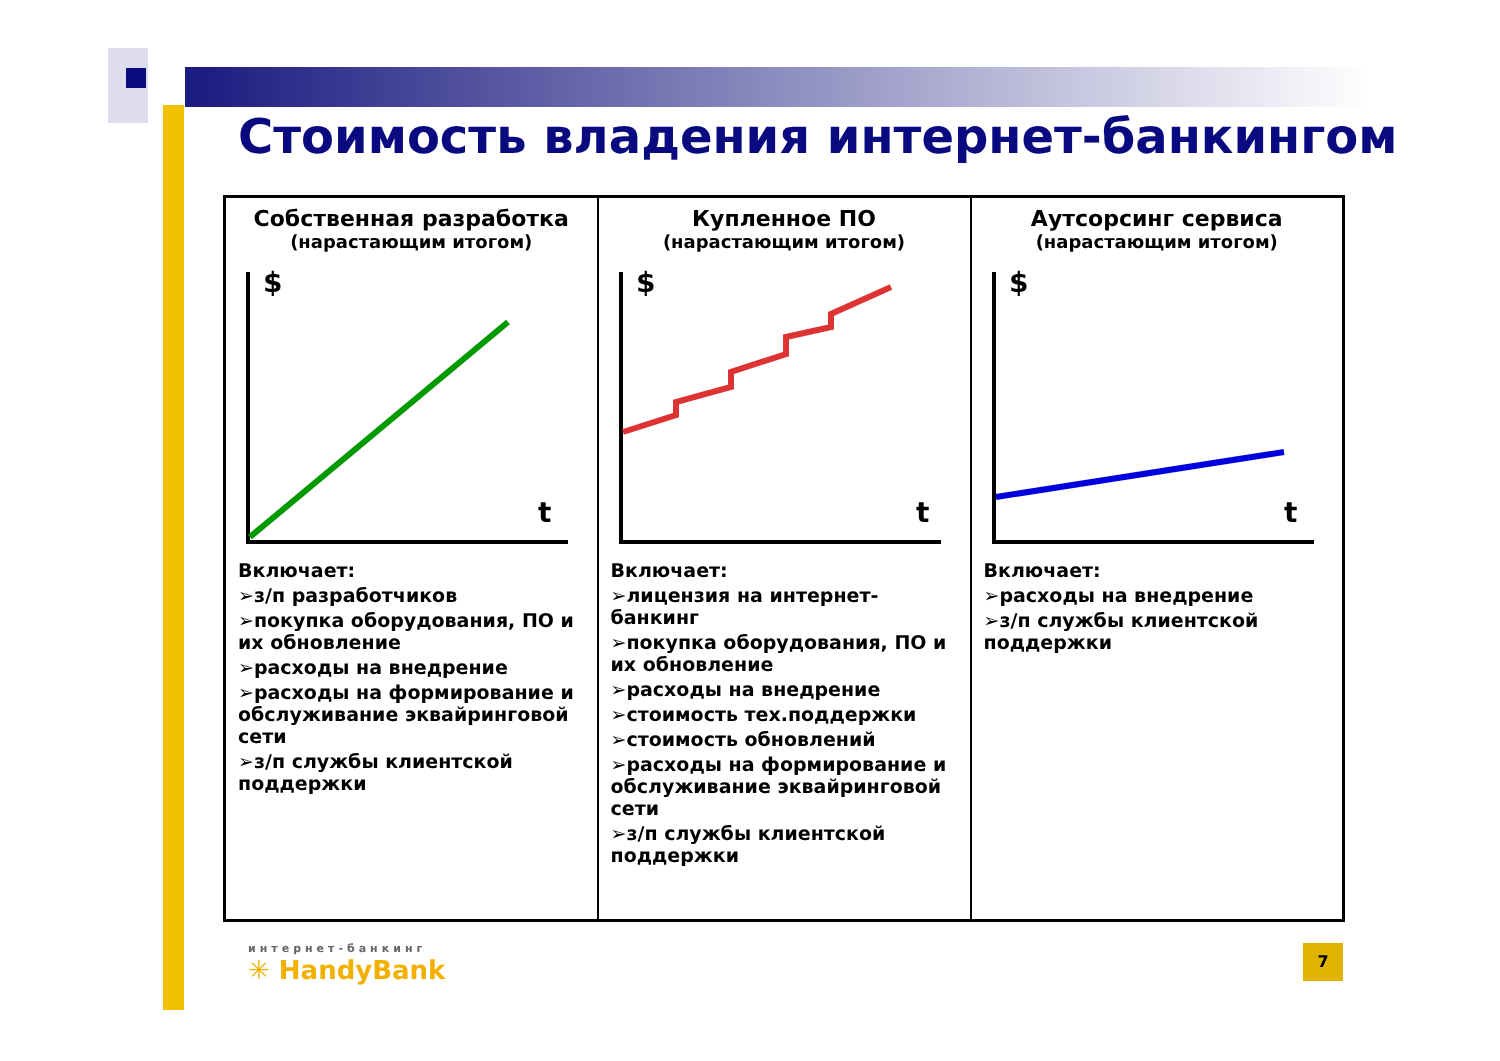Стоимость владения интернет-банкингом
| Собственная разработка (нарастающим итогом) $ t Включает: ➢з/п разработчиков ➢покупка оборудования, ПО и их обновление ➢расходы на внедрение ➢расходы на формирование и обслуживание эквайринговой сети ➢з/п службы клиентской поддержки | Купленное ПО (нарастающим итогом) $ t Включает: ➢лицензия на интернет-банкинг ➢покупка оборудования, ПО и их обновление ➢расходы на внедрение ➢стоимость тех.поддержки ➢стоимость обновлений ➢расходы на формирование и обслуживание эквайринговой сети ➢з/п службы клиентской поддержки | Аутсорсинг сервиса (нарастающим итогом) $ t Включает: ➢расходы на внедрение ➢з/п службы клиентской поддержки |
интернет-банкинг
✳ HandyBank
7